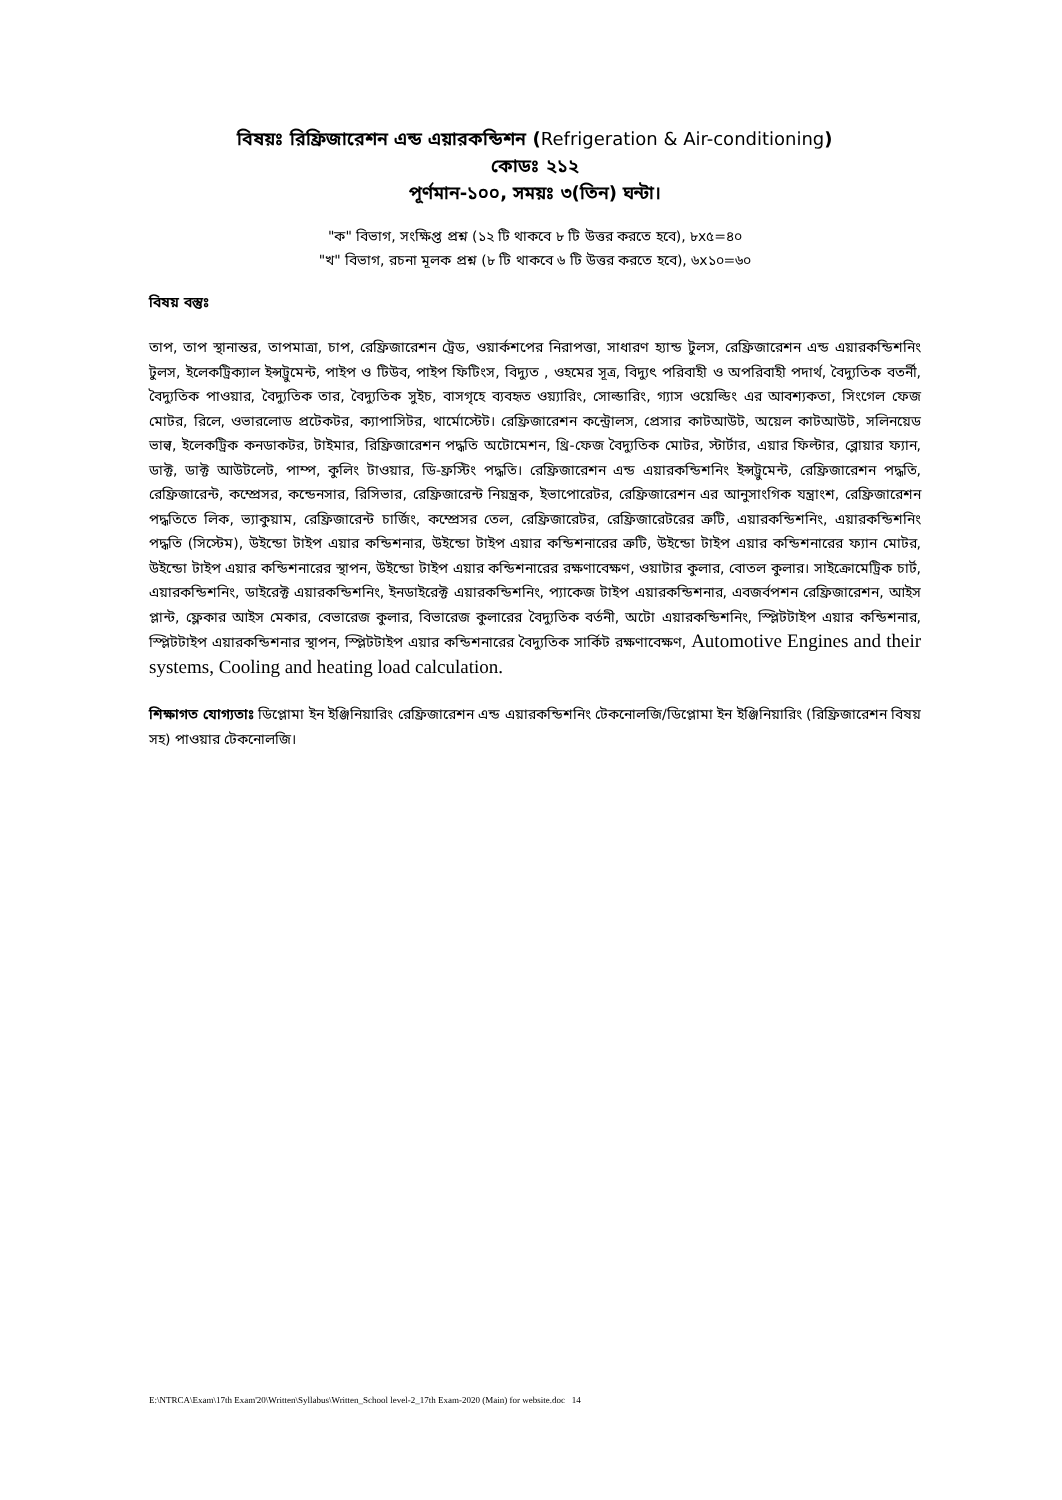বিষয়ঃ রিফ্রিজারেশন এন্ড এয়ারকন্ডিশন (Refrigeration & Air-conditioning)
কোডঃ ২১২
পূর্ণমান-১০০, সময়ঃ ৩(তিন) ঘন্টা।
"ক" বিভাগ, সংক্ষিপ্ত প্রশ্ন (১২ টি থাকবে ৮ টি উত্তর করতে হবে), ৮x৫=৪০
"খ" বিভাগ, রচনা মূলক প্রশ্ন (৮ টি থাকবে ৬ টি উত্তর করতে হবে), ৬x১০=৬০
বিষয় বস্তুঃ
তাপ, তাপ স্থানান্তর, তাপমাত্রা, চাপ, রেফ্রিজারেশন ট্রেড, ওয়ার্কশপের নিরাপত্তা, সাধারণ হ্যান্ড টুলস, রেফ্রিজারেশন এন্ড এয়ারকন্ডিশনিং টুলস, ইলেকট্রিক্যাল ইন্সট্রুমেন্ট, পাইপ ও টিউব, পাইপ ফিটিংস, বিদ্যুত , ওহমের সূত্র, বিদ্যুৎ পরিবাহী ও অপরিবাহী পদার্থ, বৈদ্যুতিক বতর্নী, বৈদ্যুতিক পাওয়ার, বৈদ্যুতিক তার, বৈদ্যুতিক সুইচ, বাসগৃহে ব্যবহৃত ওয়্যারিং, সোল্ডারিং, গ্যাস ওয়েল্ডিং এর আবশ্যকতা, সিংগেল ফেজ মোটর, রিলে, ওভারলোড প্রটেকটর, ক্যাপাসিটর, থার্মোস্টেট। রেফ্রিজারেশন কন্ট্রোলস, প্রেসার কাটআউট, অয়েল কাটআউট, সলিনয়েড ভাল্ব, ইলেকট্রিক কনডাকটর, টাইমার, রিফ্রিজারেশন পদ্ধতি অটোমেশন, থ্রি-ফেজ বৈদ্যুতিক মোটর, স্টার্টার, এয়ার ফিল্টার, ব্লোয়ার ফ্যান, ডাক্ট, ডাক্ট আউটলেট, পাম্প, কুলিং টাওয়ার, ডি-ফ্রস্টিং পদ্ধতি। রেফ্রিজারেশন এন্ড এয়ারকন্ডিশনিং ইন্সট্রুমেন্ট, রেফ্রিজারেশন পদ্ধতি, রেফ্রিজারেন্ট, কম্প্রেসর, কন্ডেনসার, রিসিভার, রেফ্রিজারেন্ট নিয়ন্ত্রক, ইভাপোরেটর, রেফ্রিজারেশন এর আনুসাংগিক যন্ত্রাংশ, রেফ্রিজারেশন পদ্ধতিতে লিক, ভ্যাকুয়াম, রেফ্রিজারেন্ট চার্জিং, কম্প্রেসর তেল, রেফ্রিজারেটর, রেফ্রিজারেটরের ত্রুটি, এয়ারকন্ডিশনিং, এয়ারকন্ডিশনিং পদ্ধতি (সিস্টেম), উইন্ডো টাইপ এয়ার কন্ডিশনার, উইন্ডো টাইপ এয়ার কন্ডিশনারের ত্রুটি, উইন্ডো টাইপ এয়ার কন্ডিশনারের ফ্যান মোটর, উইন্ডো টাইপ এয়ার কন্ডিশনারের স্থাপন, উইন্ডো টাইপ এয়ার কন্ডিশনারের রক্ষণাবেক্ষণ, ওয়াটার কুলার, বোতল কুলার। সাইক্রোমেট্রিক চার্ট, এয়ারকন্ডিশনিং, ডাইরেক্ট এয়ারকন্ডিশনিং, ইনডাইরেক্ট এয়ারকন্ডিশনিং, প্যাকেজ টাইপ এয়ারকন্ডিশনার, এবজর্বপশন রেফ্রিজারেশন, আইস প্লান্ট, ফ্লেকার আইস মেকার, বেভারেজ কুলার, বিভারেজ কুলারের বৈদ্যুতিক বর্তনী, অটো এয়ারকন্ডিশনিং, স্প্লিটটাইপ এয়ার কন্ডিশনার, স্প্লিটটাইপ এয়ারকন্ডিশনার স্থাপন, স্প্লিটটাইপ এয়ার কন্ডিশনারের বৈদ্যুতিক সার্কিট রক্ষণাবেক্ষণ, Automotive Engines and their systems, Cooling and heating load calculation.
শিক্ষাগত যোগ্যতাঃ ডিপ্লোমা ইন ইঞ্জিনিয়ারিং রেফ্রিজারেশন এন্ড এয়ারকন্ডিশনিং টেকনোলজি/ডিপ্লোমা ইন ইঞ্জিনিয়ারিং (রিফ্রিজারেশন বিষয় সহ) পাওয়ার টেকনোলজি।
E:\NTRCA\Exam\17th Exam'20\Written\Syllabus\Written_School level-2_17th Exam-2020 (Main) for website.doc 14